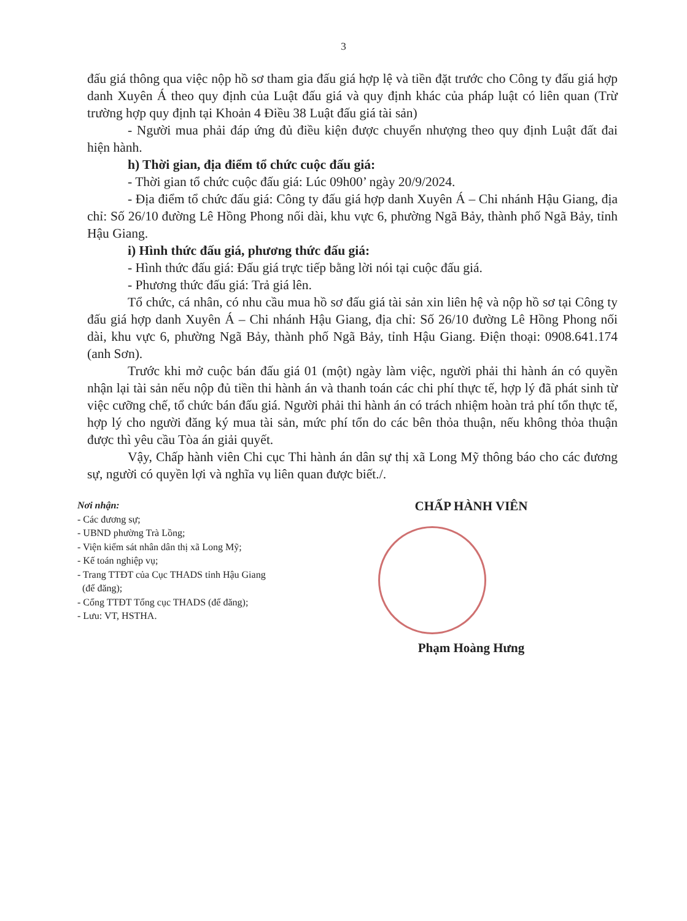3
đấu giá thông qua việc nộp hồ sơ tham gia đấu giá hợp lệ và tiền đặt trước cho Công ty đấu giá hợp danh Xuyên Á theo quy định của Luật đấu giá và quy định khác của pháp luật có liên quan (Trừ trường hợp quy định tại Khoản 4 Điều 38 Luật đấu giá tài sản)
- Người mua phải đáp ứng đủ điều kiện được chuyển nhượng theo quy định Luật đất đai hiện hành.
h) Thời gian, địa điểm tổ chức cuộc đấu giá:
- Thời gian tổ chức cuộc đấu giá: Lúc 09h00’ ngày 20/9/2024.
- Địa điểm tổ chức đấu giá: Công ty đấu giá hợp danh Xuyên Á – Chi nhánh Hậu Giang, địa chỉ: Số 26/10 đường Lê Hồng Phong nối dài, khu vực 6, phường Ngã Bảy, thành phố Ngã Bảy, tỉnh Hậu Giang.
i) Hình thức đấu giá, phương thức đấu giá:
- Hình thức đấu giá: Đấu giá trực tiếp bằng lời nói tại cuộc đấu giá.
- Phương thức đấu giá: Trả giá lên.
Tổ chức, cá nhân, có nhu cầu mua hồ sơ đấu giá tài sản xin liên hệ và nộp hồ sơ tại Công ty đấu giá hợp danh Xuyên Á – Chi nhánh Hậu Giang, địa chỉ: Số 26/10 đường Lê Hồng Phong nối dài, khu vực 6, phường Ngã Bảy, thành phố Ngã Bảy, tỉnh Hậu Giang. Điện thoại: 0908.641.174 (anh Sơn).
Trước khi mở cuộc bán đấu giá 01 (một) ngày làm việc, người phải thi hành án có quyền nhận lại tài sản nếu nộp đủ tiền thi hành án và thanh toán các chi phí thực tế, hợp lý đã phát sinh từ việc cưỡng chế, tổ chức bán đấu giá. Người phải thi hành án có trách nhiệm hoàn trả phí tổn thực tế, hợp lý cho người đăng ký mua tài sản, mức phí tổn do các bên thỏa thuận, nếu không thỏa thuận được thì yêu cầu Tòa án giải quyết.
Vậy, Chấp hành viên Chi cục Thi hành án dân sự thị xã Long Mỹ thông báo cho các đương sự, người có quyền lợi và nghĩa vụ liên quan được biết./.
Nơi nhận:
- Các đương sự;
- UBND phường Trà Lồng;
- Viện kiểm sát nhân dân thị xã Long Mỹ;
- Kế toán nghiệp vụ;
- Trang TTĐT của Cục THADS tỉnh Hậu Giang
(để đăng);
- Cổng TTĐT Tổng cục THADS (để đăng);
- Lưu: VT, HSTHA.
CHẤP HÀNH VIÊN
Phạm Hoàng Hưng